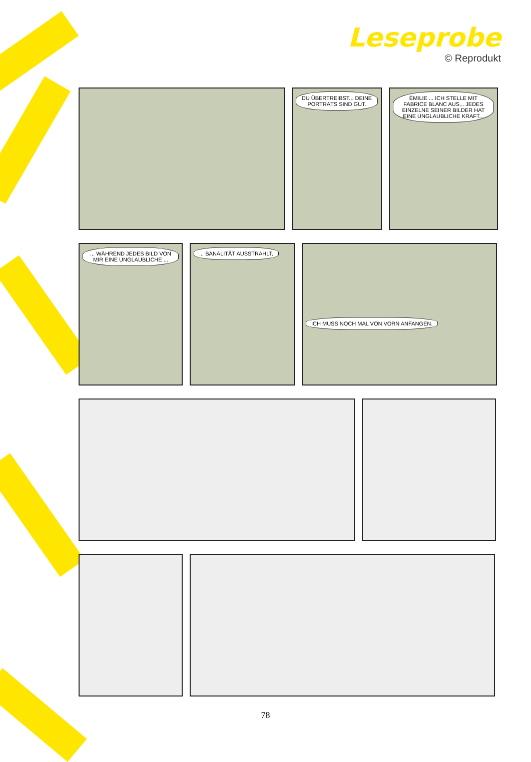Leseprobe
© Reprodukt
DU ÜBERTREIBST... DEINE PORTRÄTS SIND GUT.
ÉMILIE ... ICH STELLE MIT FABRICE BLANC AUS... JEDES EINZELNE SEINER BILDER HAT EINE UNGLAUBLICHE KRAFT...
... WÄHREND JEDES BILD VON MIR EINE UNGLAUBLICHE ...
... BANALITÄT AUSSTRAHLT.
ICH MUSS NOCH MAL VON VORN ANFANGEN.
78